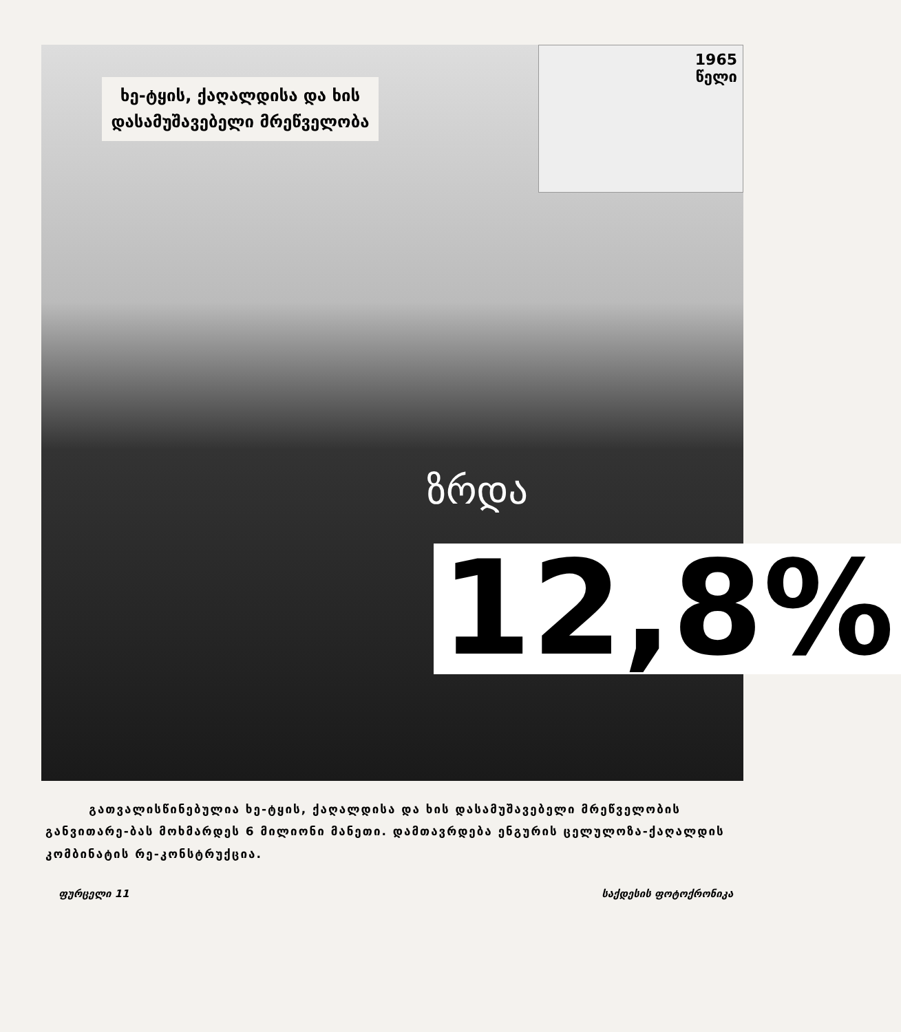ხე-ტყის, ქაღალდისა და ხის
დასამუშავებელი მრეწველობა
1965
წელი
ზრდა
12,8%
გათვალისწინებულია ხე-ტყის, ქაღალდისა და ხის დასამუშავებელი მრეწველობის განვითარე-ბას მოხმარდეს 6 მილიონი მანეთი. დამთავრდება ენგურის ცელულოზა-ქაღალდის კომბინატის რე-კონსტრუქცია.
ფურცელი 11 საქდესის ფოტოქრონიკა